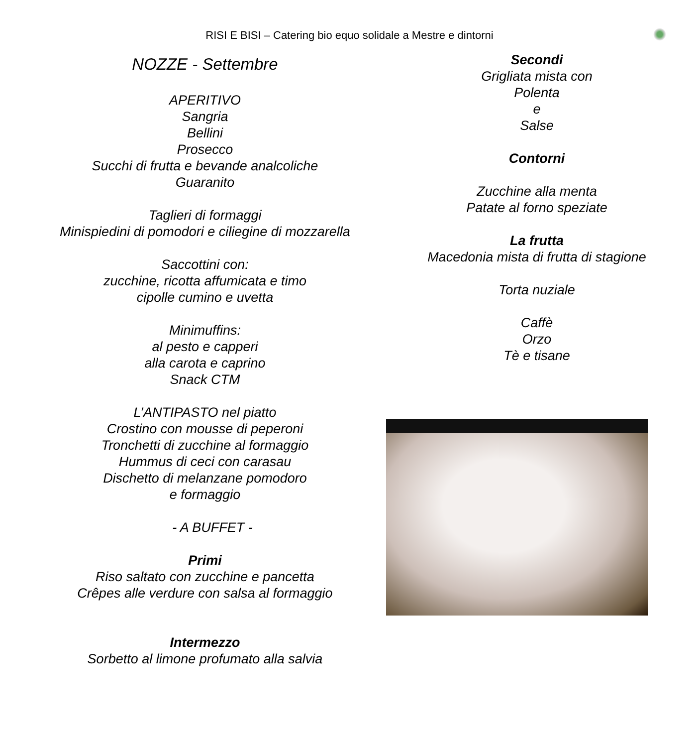RISI E BISI – Catering bio equo solidale a Mestre e dintorni
NOZZE - Settembre
APERITIVO
Sangria
Bellini
Prosecco
Succhi di frutta e bevande analcoliche
Guaranito
Taglieri di formaggi
Minispiedini di pomodori e ciliegine di mozzarella
Saccottini con:
zucchine, ricotta affumicata e timo
cipolle cumino e uvetta
Minimuffins:
al pesto e capperi
alla carota e caprino
Snack CTM
L’ANTIPASTO nel piatto
Crostino con mousse di peperoni
Tronchetti di zucchine al formaggio
Hummus di ceci con carasau
Dischetto di melanzane pomodoro
e formaggio
- A BUFFET -
Primi
Riso saltato con zucchine e pancetta
Crêpes alle verdure con salsa al formaggio
Intermezzo
Sorbetto al limone profumato alla salvia
Secondi
Grigliata mista con
Polenta
e
Salse
Contorni
Zucchine alla menta
Patate al forno speziate
La frutta
Macedonia mista di frutta di stagione
Torta nuziale
Caffè
Orzo
Tè e tisane